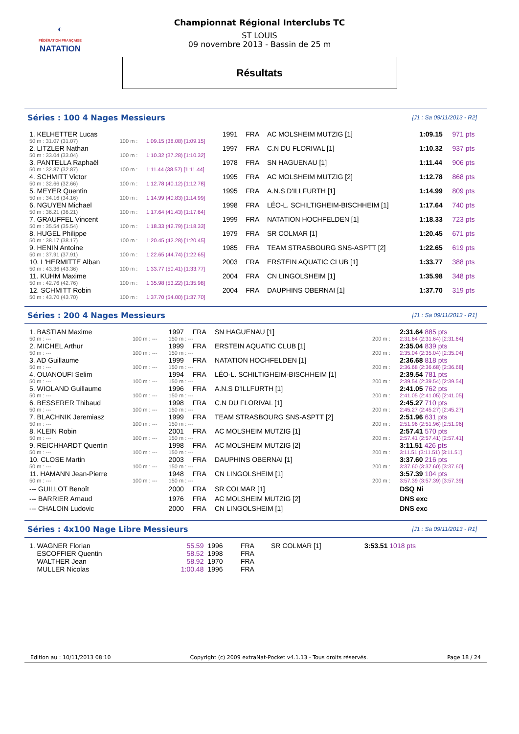◐
FÉDÉRATION FRANÇAISE
NATATION
Championnat Régional Interclubs TC
ST LOUIS
09 novembre 2013 - Bassin de 25 m
Résultats
Séries : 100 4 Nages Messieurs [J1 : Sa 09/11/2013 - R2]
| 1. KELHETTER Lucas | | | 1991 | FRA | AC MOLSHEIM MUTZIG [1] | 1:09.15 | 971 pts |
| 50 m : 31.07 (31.07) | 100 m : | 1:09.15 (38.08) [1:09.15] | | | | | |
| 2. LITZLER Nathan | | | 1997 | FRA | C.N DU FLORIVAL [1] | 1:10.32 | 937 pts |
| 50 m : 33.04 (33.04) | 100 m : | 1:10.32 (37.28) [1:10.32] | | | | | |
| 3. PANTELLA Raphaël | | | 1978 | FRA | SN HAGUENAU [1] | 1:11.44 | 906 pts |
| 50 m : 32.87 (32.87) | 100 m : | 1:11.44 (38.57) [1:11.44] | | | | | |
| 4. SCHMITT Victor | | | 1995 | FRA | AC MOLSHEIM MUTZIG [2] | 1:12.78 | 868 pts |
| 50 m : 32.66 (32.66) | 100 m : | 1:12.78 (40.12) [1:12.78] | | | | | |
| 5. MEYER Quentin | | | 1995 | FRA | A.N.S D'ILLFURTH [1] | 1:14.99 | 809 pts |
| 50 m : 34.16 (34.16) | 100 m : | 1:14.99 (40.83) [1:14.99] | | | | | |
| 6. NGUYEN Michael | | | 1998 | FRA | LÉO-L. SCHILTIGHEIM-BISCHHEIM [1] | 1:17.64 | 740 pts |
| 50 m : 36.21 (36.21) | 100 m : | 1:17.64 (41.43) [1:17.64] | | | | | |
| 7. GRAUFFEL Vincent | | | 1999 | FRA | NATATION HOCHFELDEN [1] | 1:18.33 | 723 pts |
| 50 m : 35.54 (35.54) | 100 m : | 1:18.33 (42.79) [1:18.33] | | | | | |
| 8. HUGEL Philippe | | | 1979 | FRA | SR COLMAR [1] | 1:20.45 | 671 pts |
| 50 m : 38.17 (38.17) | 100 m : | 1:20.45 (42.28) [1:20.45] | | | | | |
| 9. HENIN Antoine | | | 1985 | FRA | TEAM STRASBOURG SNS-ASPTT [2] | 1:22.65 | 619 pts |
| 50 m : 37.91 (37.91) | 100 m : | 1:22.65 (44.74) [1:22.65] | | | | | |
| 10. L'HERMITTE Alban | | | 2003 | FRA | ERSTEIN AQUATIC CLUB [1] | 1:33.77 | 388 pts |
| 50 m : 43.36 (43.36) | 100 m : | 1:33.77 (50.41) [1:33.77] | | | | | |
| 11. KUHM Maxime | | | 2004 | FRA | CN LINGOLSHEIM [1] | 1:35.98 | 348 pts |
| 50 m : 42.76 (42.76) | 100 m : | 1:35.98 (53.22) [1:35.98] | | | | | |
| 12. SCHMITT Robin | | | 2004 | FRA | DAUPHINS OBERNAI [1] | 1:37.70 | 319 pts |
| 50 m : 43.70 (43.70) | 100 m : | 1:37.70 (54.00) [1:37.70] | | | | | |
Séries : 200 4 Nages Messieurs [J1 : Sa 09/11/2013 - R1]
| 1. BASTIAN Maxime | | 1997 | FRA | SN HAGUENAU [1] | | 2:31.64 885 pts |
| 50 m : --- | 100 m : --- | 150 m : --- | | | 200 m : | 2:31.64 (2:31.64) [2:31.64] |
| 2. MICHEL Arthur | | 1999 | FRA | ERSTEIN AQUATIC CLUB [1] | | 2:35.04 839 pts |
| 50 m : --- | 100 m : --- | 150 m : --- | | | 200 m : | 2:35.04 (2:35.04) [2:35.04] |
| 3. AD Guillaume | | 1999 | FRA | NATATION HOCHFELDEN [1] | | 2:36.68 818 pts |
| 50 m : --- | 100 m : --- | 150 m : --- | | | 200 m : | 2:36.68 (2:36.68) [2:36.68] |
| 4. OUANOUFI Selim | | 1994 | FRA | LÉO-L. SCHILTIGHEIM-BISCHHEIM [1] | | 2:39.54 781 pts |
| 50 m : --- | 100 m : --- | 150 m : --- | | | 200 m : | 2:39.54 (2:39.54) [2:39.54] |
| 5. WIOLAND Guillaume | | 1996 | FRA | A.N.S D'ILLFURTH [1] | | 2:41.05 762 pts |
| 50 m : --- | 100 m : --- | 150 m : --- | | | 200 m : | 2:41.05 (2:41.05) [2:41.05] |
| 6. BESSERER Thibaud | | 1998 | FRA | C.N DU FLORIVAL [1] | | 2:45.27 710 pts |
| 50 m : --- | 100 m : --- | 150 m : --- | | | 200 m : | 2:45.27 (2:45.27) [2:45.27] |
| 7. BLACHNIK Jeremiasz | | 1999 | FRA | TEAM STRASBOURG SNS-ASPTT [2] | | 2:51.96 631 pts |
| 50 m : --- | 100 m : --- | 150 m : --- | | | 200 m : | 2:51.96 (2:51.96) [2:51.96] |
| 8. KLEIN Robin | | 2001 | FRA | AC MOLSHEIM MUTZIG [1] | | 2:57.41 570 pts |
| 50 m : --- | 100 m : --- | 150 m : --- | | | 200 m : | 2:57.41 (2:57.41) [2:57.41] |
| 9. REICHHARDT Quentin | | 1998 | FRA | AC MOLSHEIM MUTZIG [2] | | 3:11.51 426 pts |
| 50 m : --- | 100 m : --- | 150 m : --- | | | 200 m : | 3:11.51 (3:11.51) [3:11.51] |
| 10. CLOSE Martin | | 2003 | FRA | DAUPHINS OBERNAI [1] | | 3:37.60 216 pts |
| 50 m : --- | 100 m : --- | 150 m : --- | | | 200 m : | 3:37.60 (3:37.60) [3:37.60] |
| 11. HAMANN Jean-Pierre | | 1948 | FRA | CN LINGOLSHEIM [1] | | 3:57.39 104 pts |
| 50 m : --- | 100 m : --- | 150 m : --- | | | 200 m : | 3:57.39 (3:57.39) [3:57.39] |
| --- GUILLOT Benoît | | 2000 | FRA | SR COLMAR [1] | | DSQ Ni |
| --- BARRIER Arnaud | | 1976 | FRA | AC MOLSHEIM MUTZIG [2] | | DNS exc |
| --- CHALOIN Ludovic | | 2000 | FRA | CN LINGOLSHEIM [1] | | DNS exc |
Séries : 4x100 Nage Libre Messieurs [J1 : Sa 09/11/2013 - R1]
| 1. WAGNER Florian | 55.59 | 1996 | FRA | SR COLMAR [1] | 3:53.51 1018 pts |
| ESCOFFIER Quentin | 58.52 | 1998 | FRA | | |
| WALTHER Jean | 58.92 | 1970 | FRA | | |
| MULLER Nicolas | 1:00.48 | 1996 | FRA | | |
Edition au : 10/11/2013 08:10 Copyright (c) 2009 extraNat-Pocket v4.1.13 - Tous droits réservés. Page 18 / 24